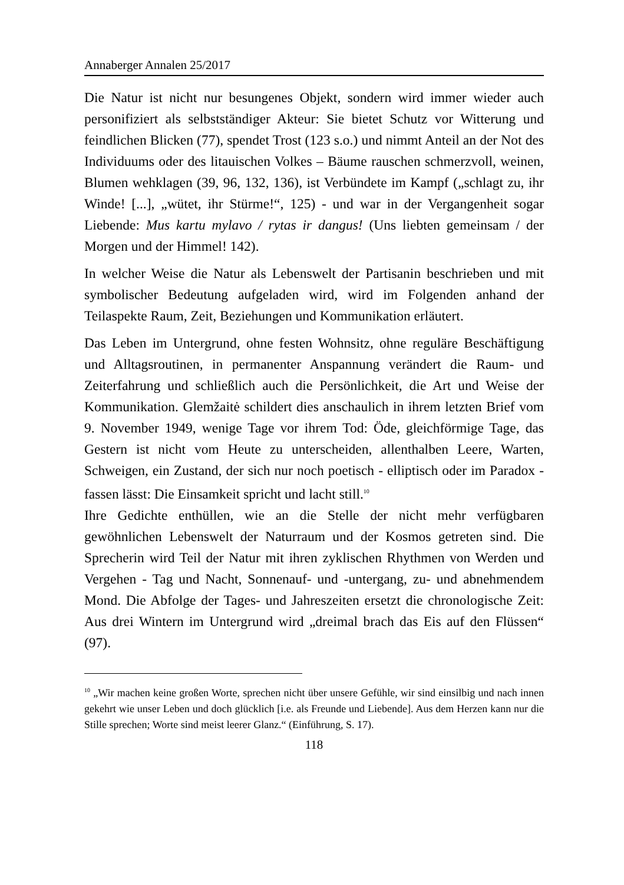Annaberger Annalen 25/2017
Die Natur ist nicht nur besungenes Objekt, sondern wird immer wieder auch personifiziert als selbstständiger Akteur: Sie bietet Schutz vor Witterung und feindlichen Blicken (77), spendet Trost (123 s.o.) und nimmt Anteil an der Not des Individuums oder des litauischen Volkes – Bäume rauschen schmerzvoll, weinen, Blumen wehklagen (39, 96, 132, 136), ist Verbündete im Kampf („schlagt zu, ihr Winde! [...], „wütet, ihr Stürme!“, 125) - und war in der Vergangenheit sogar Liebende: Mus kartu mylavo / rytas ir dangus! (Uns liebten gemeinsam / der Morgen und der Himmel! 142).
In welcher Weise die Natur als Lebenswelt der Partisanin beschrieben und mit symbolischer Bedeutung aufgeladen wird, wird im Folgenden anhand der Teilaspekte Raum, Zeit, Beziehungen und Kommunikation erläutert.
Das Leben im Untergrund, ohne festen Wohnsitz, ohne reguläre Beschäftigung und Alltagsroutinen, in permanenter Anspannung verändert die Raum- und Zeiterfahrung und schließlich auch die Persönlichkeit, die Art und Weise der Kommunikation. Glemžaitė schildert dies anschaulich in ihrem letzten Brief vom 9. November 1949, wenige Tage vor ihrem Tod: Öde, gleichförmige Tage, das Gestern ist nicht vom Heute zu unterscheiden, allenthalben Leere, Warten, Schweigen, ein Zustand, der sich nur noch poetisch - elliptisch oder im Paradox - fassen lässt: Die Einsamkeit spricht und lacht still.<sup>10</sup>
Ihre Gedichte enthüllen, wie an die Stelle der nicht mehr verfügbaren gewöhnlichen Lebenswelt der Naturraum und der Kosmos getreten sind. Die Sprecherin wird Teil der Natur mit ihren zyklischen Rhythmen von Werden und Vergehen - Tag und Nacht, Sonnenauf- und -untergang, zu- und abnehmendem Mond. Die Abfolge der Tages- und Jahreszeiten ersetzt die chronologische Zeit: Aus drei Wintern im Untergrund wird „dreimal brach das Eis auf den Flüssen“ (97).
<sup>10</sup> „Wir machen keine großen Worte, sprechen nicht über unsere Gefühle, wir sind einsilbig und nach innen gekehrt wie unser Leben und doch glücklich [i.e. als Freunde und Liebende]. Aus dem Herzen kann nur die Stille sprechen; Worte sind meist leerer Glanz.“ (Einführung, S. 17).
118